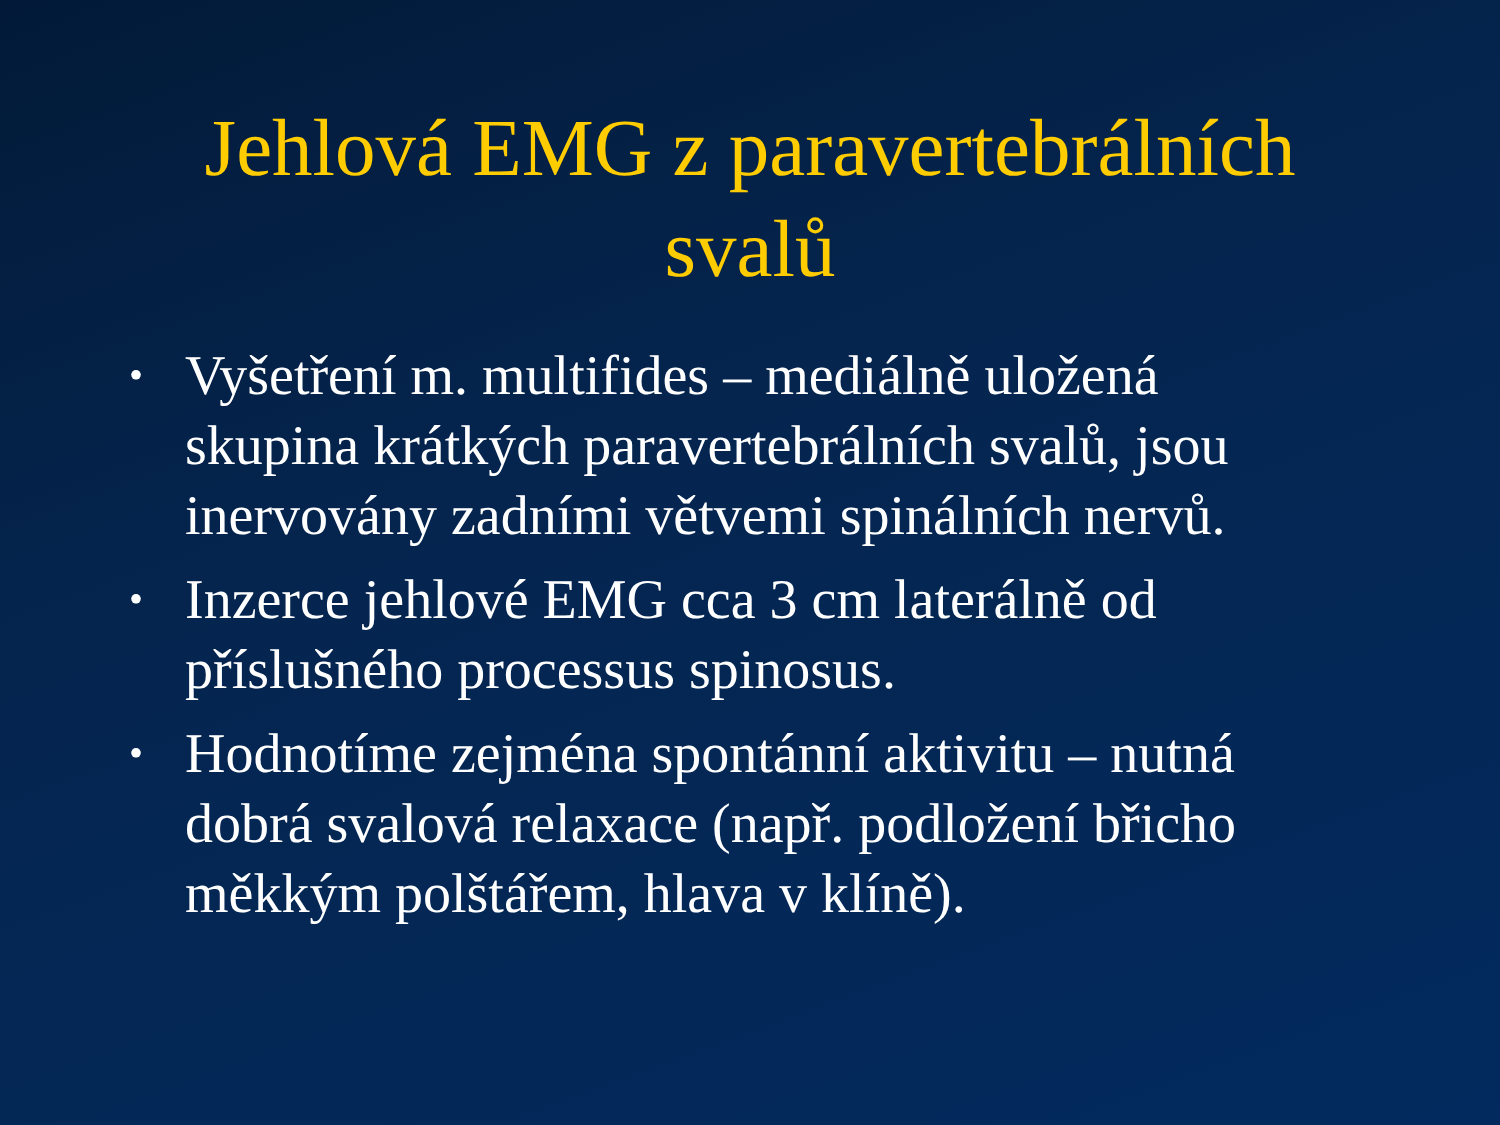Jehlová EMG z paravertebrálních
svalů
• Vyšetření m. multifides – mediálně uložená skupina krátkých paravertebrálních svalů, jsou inervovány zadními větvemi spinálních nervů.
• Inzerce jehlové EMG cca 3 cm laterálně od příslušného processus spinosus.
• Hodnotíme zejména spontánní aktivitu – nutná dobrá svalová relaxace (např. podložení břicho měkkým polštářem, hlava v klíně).